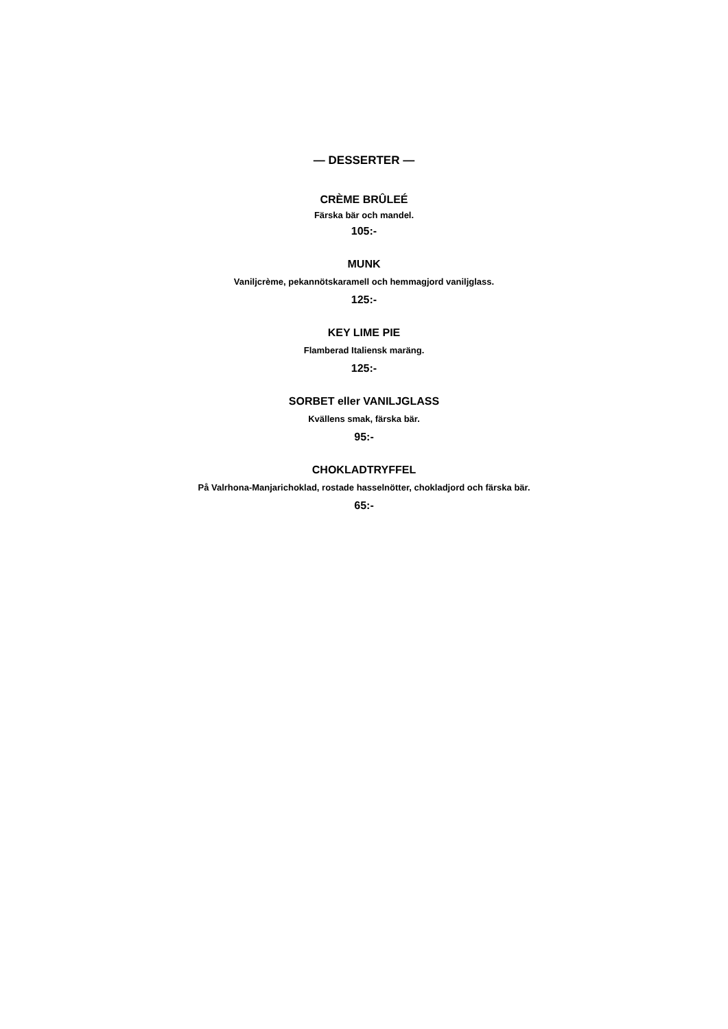— DESSERTER —
CRÈME BRÛLEÉ
Färska bär och mandel.
105:-
MUNK
Vaniljcrème, pekannötskaramell och hemmagjord vaniljglass.
125:-
KEY LIME PIE
Flamberad Italiensk maräng.
125:-
SORBET eller VANILJGLASS
Kvällens smak, färska bär.
95:-
CHOKLADTRYFFEL
På Valrhona-Manjarichoklad, rostade hasselnötter, chokladjord och färska bär.
65:-